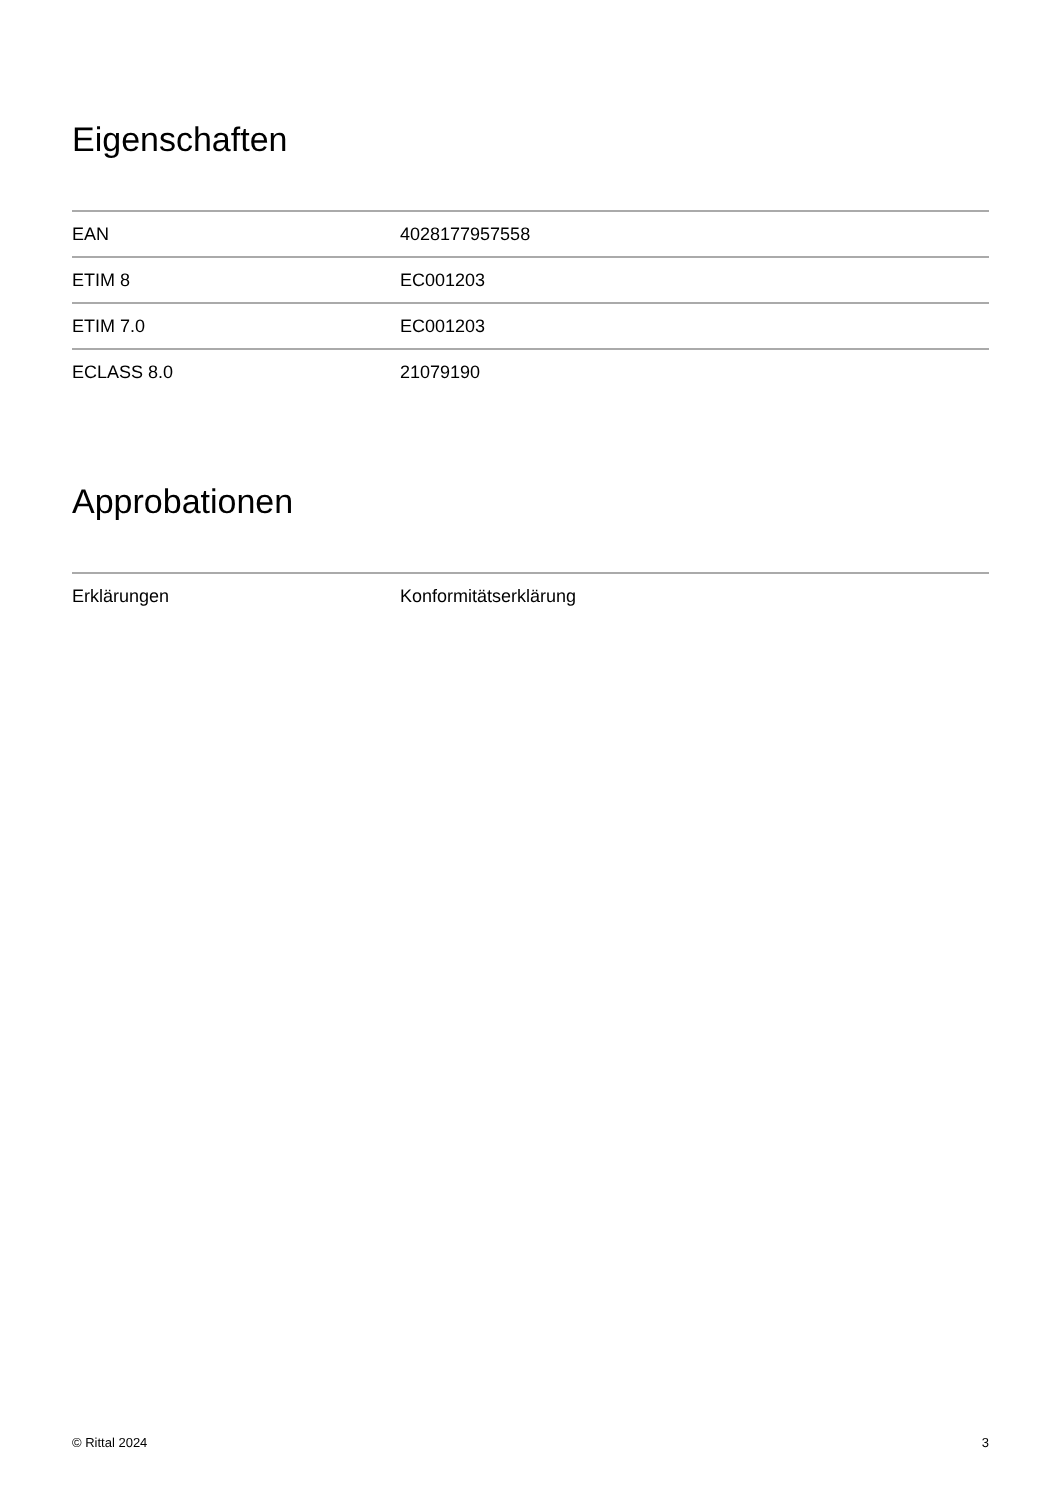Eigenschaften
| EAN | 4028177957558 |
| ETIM 8 | EC001203 |
| ETIM 7.0 | EC001203 |
| ECLASS 8.0 | 21079190 |
Approbationen
| Erklärungen | Konformitätserklärung |
© Rittal 2024 3